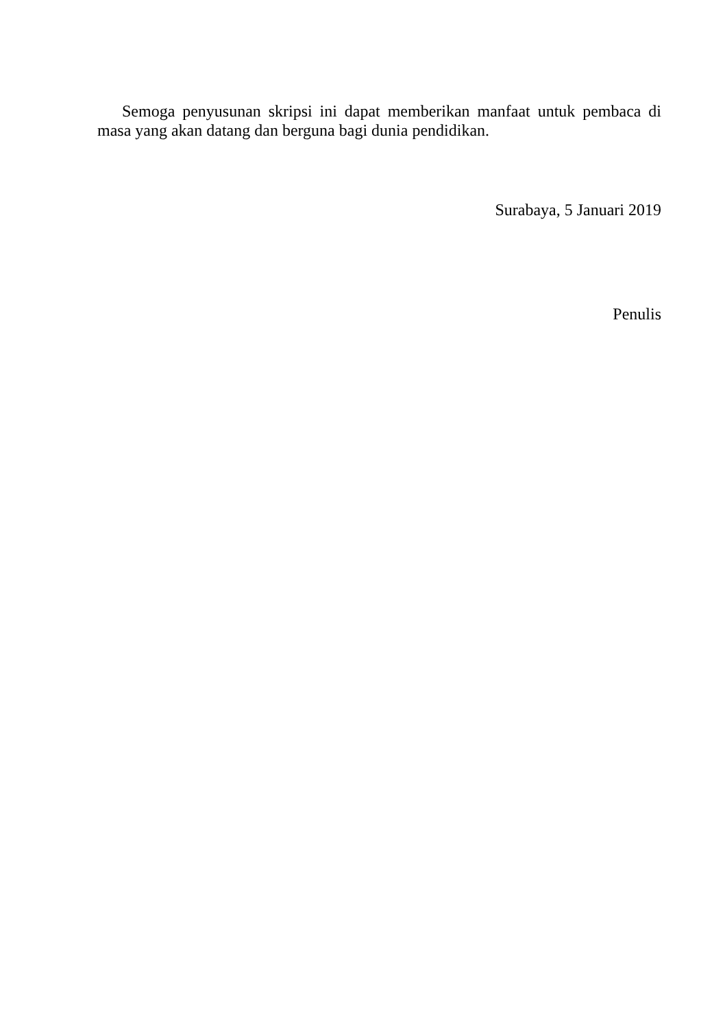Semoga penyusunan skripsi ini dapat memberikan manfaat untuk pembaca di masa yang akan datang dan berguna bagi dunia pendidikan.
Surabaya, 5 Januari 2019
Penulis